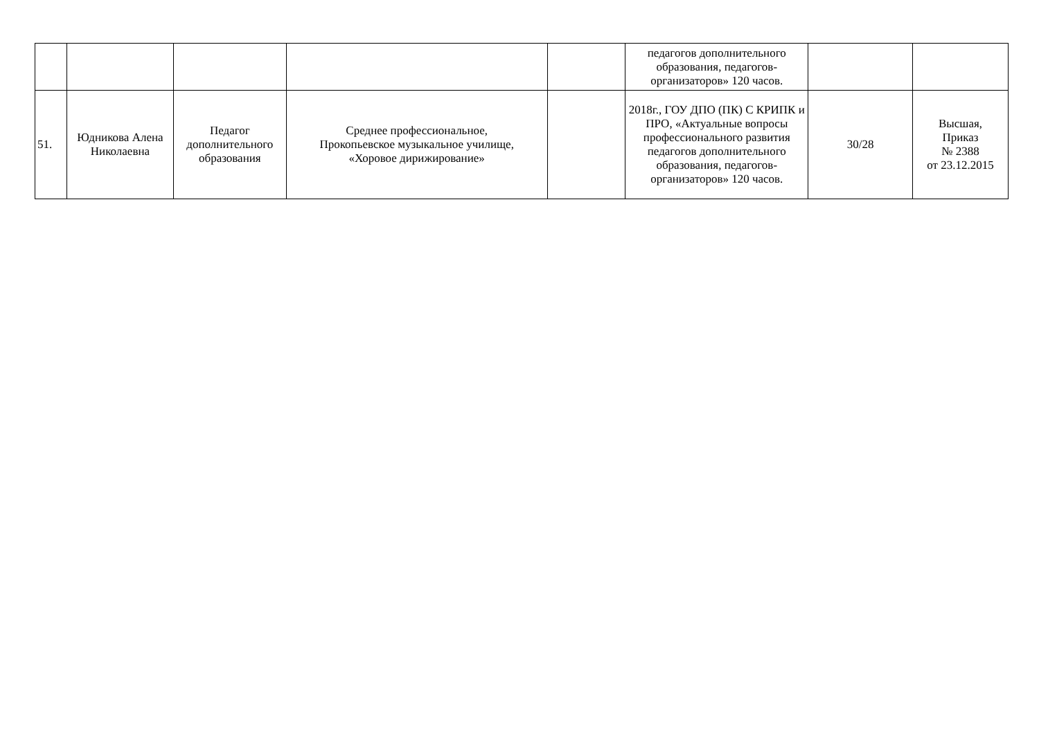| | | | | | педагогов дополнительного образования, педагогов-организаторов» 120 часов. | | |
| 51. | Юдникова Алена Николаевна | Педагог дополнительного образования | Среднее профессиональное, Прокопьевское музыкальное училище, «Хоровое дирижирование» | | 2018г., ГОУ ДПО (ПК) С КРИПК и ПРО, «Актуальные вопросы профессионального развития педагогов дополнительного образования, педагогов-организаторов» 120 часов. | 30/28 | Высшая, Приказ № 2388 от 23.12.2015 |